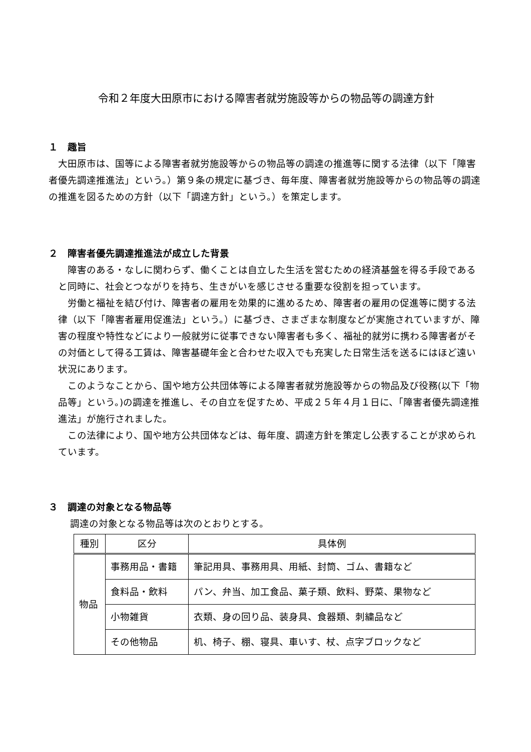令和２年度大田原市における障害者就労施設等からの物品等の調達方針
１　趣旨
大田原市は、国等による障害者就労施設等からの物品等の調達の推進等に関する法律（以下「障害者優先調達推進法」という。）第９条の規定に基づき、毎年度、障害者就労施設等からの物品等の調達の推進を図るための方針（以下「調達方針」という。）を策定します。
２　障害者優先調達推進法が成立した背景
障害のある・なしに関わらず、働くことは自立した生活を営むための経済基盤を得る手段であると同時に、社会とつながりを持ち、生きがいを感じさせる重要な役割を担っています。
労働と福祉を結び付け、障害者の雇用を効果的に進めるため、障害者の雇用の促進等に関する法律（以下「障害者雇用促進法」という。）に基づき、さまざまな制度などが実施されていますが、障害の程度や特性などにより一般就労に従事できない障害者も多く、福祉的就労に携わる障害者がその対価として得る工賃は、障害基礎年金と合わせた収入でも充実した日常生活を送るにはほど遠い状況にあります。
このようなことから、国や地方公共団体等による障害者就労施設等からの物品及び役務(以下「物品等」という。)の調達を推進し、その自立を促すため、平成２５年４月１日に、「障害者優先調達推進法」が施行されました。
この法律により、国や地方公共団体などは、毎年度、調達方針を策定し公表することが求められています。
３　調達の対象となる物品等
調達の対象となる物品等は次のとおりとする。
| 種別 | 区分 | 具体例 |
| --- | --- | --- |
| 物品 | 事務用品・書籍 | 筆記用具、事務用具、用紙、封筒、ゴム、書籍など |
| | 食料品・飲料 | パン、弁当、加工食品、菓子類、飲料、野菜、果物など |
| | 小物雑貨 | 衣類、身の回り品、装身具、食器類、刺繍品など |
| | その他物品 | 机、椅子、棚、寝具、車いす、杖、点字ブロックなど |